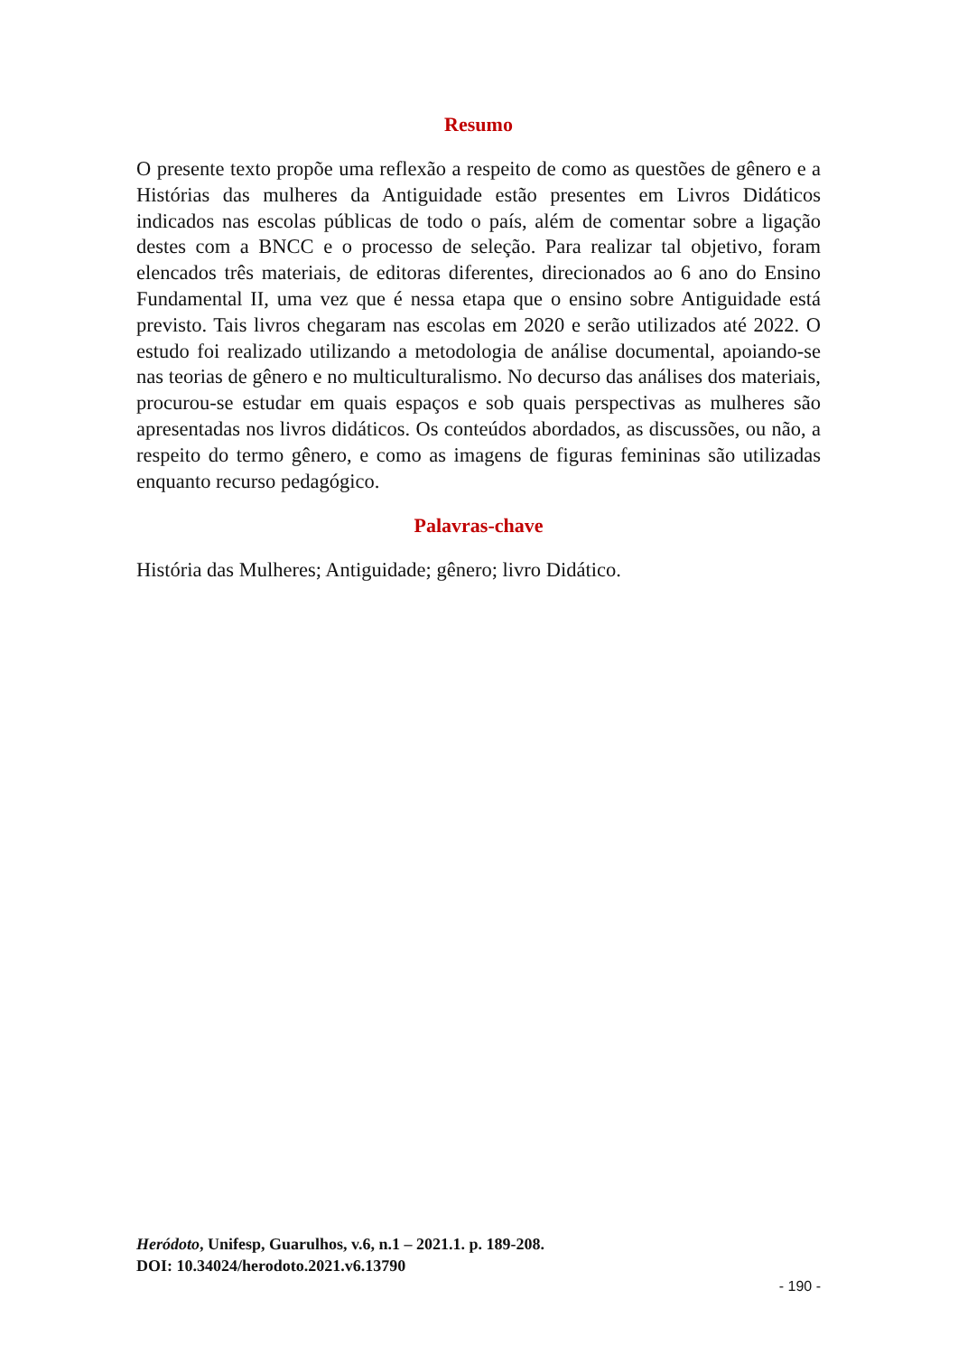Resumo
O presente texto propõe uma reflexão a respeito de como as questões de gênero e a Histórias das mulheres da Antiguidade estão presentes em Livros Didáticos indicados nas escolas públicas de todo o país, além de comentar sobre a ligação destes com a BNCC e o processo de seleção. Para realizar tal objetivo, foram elencados três materiais, de editoras diferentes, direcionados ao 6 ano do Ensino Fundamental II, uma vez que é nessa etapa que o ensino sobre Antiguidade está previsto. Tais livros chegaram nas escolas em 2020 e serão utilizados até 2022. O estudo foi realizado utilizando a metodologia de análise documental, apoiando-se nas teorias de gênero e no multiculturalismo. No decurso das análises dos materiais, procurou-se estudar em quais espaços e sob quais perspectivas as mulheres são apresentadas nos livros didáticos. Os conteúdos abordados, as discussões, ou não, a respeito do termo gênero, e como as imagens de figuras femininas são utilizadas enquanto recurso pedagógico.
Palavras-chave
História das Mulheres; Antiguidade; gênero; livro Didático.
Heródoto, Unifesp, Guarulhos, v.6, n.1 – 2021.1. p. 189-208.
DOI: 10.34024/herodoto.2021.v6.13790
- 190 -